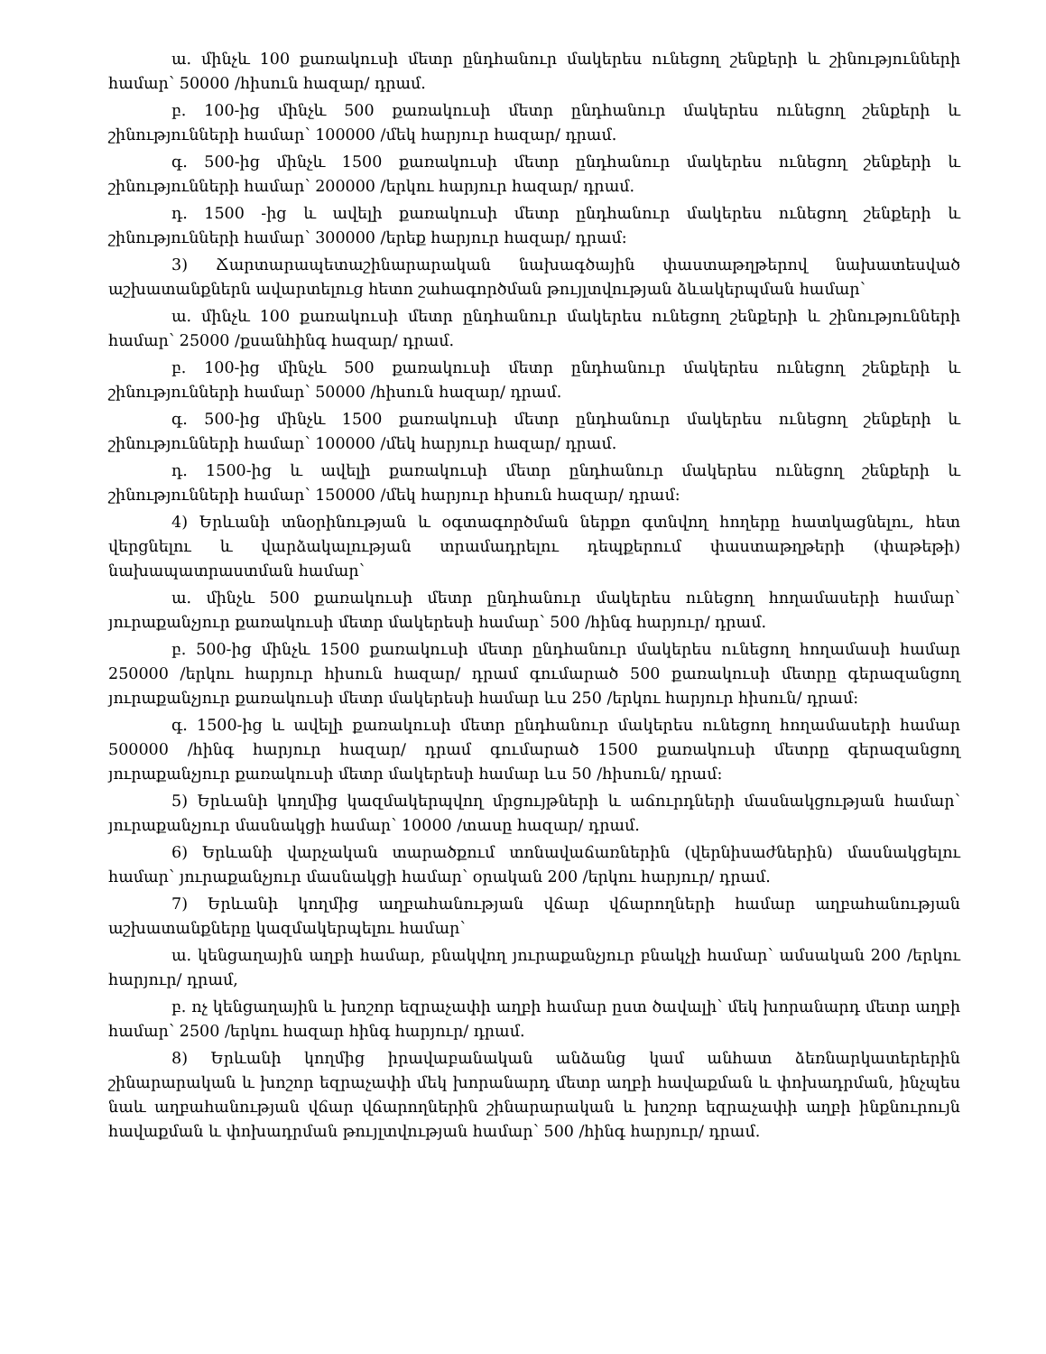ա. մինչև 100 քառակուսի մետր ընդհանուր մակերես ունեցող շենքերի և շինությունների համար՝ 50000 /հիսուն հազար/ դրամ.
բ. 100-ից մինչև 500 քառակուսի մետր ընդհանուր մակերես ունեցող շենքերի և շինությունների համար՝ 100000 /մեկ հարյուր հազար/ դրամ.
գ. 500-ից մինչև 1500 քառակուսի մետր ընդհանուր մակերես ունեցող շենքերի և շինությունների համար՝ 200000 /երկու հարյուր հազար/ դրամ.
դ. 1500 -ից և ավելի քառակուսի մետր ընդհանուր մակերես ունեցող շենքերի և շինությունների համար՝ 300000 /երեք հարյուր հազար/ դրամ:
3) Ճարտարապետաշինարարական նախագծային փաստաթղթերով նախատեսված աշխատանքներն ավարտելուց հետո շահագործման թույլտվության ձևակերպման համար՝
ա. մինչև 100 քառակուսի մետր ընդհանուր մակերես ունեցող շենքերի և շինությունների համար՝ 25000 /քսանհինգ հազար/ դրամ.
բ. 100-ից մինչև 500 քառակուսի մետր ընդհանուր մակերես ունեցող շենքերի և շինությունների համար՝ 50000 /հիսուն հազար/ դրամ.
գ. 500-ից մինչև 1500 քառակուսի մետր ընդհանուր մակերես ունեցող շենքերի և շինությունների համար՝ 100000 /մեկ հարյուր հազար/ դրամ.
դ. 1500-ից և ավելի քառակուսի մետր ընդհանուր մակերես ունեցող շենքերի և շինությունների համար՝ 150000 /մեկ հարյուր հիսուն հազար/ դրամ:
4) Երևանի տնօրինության և օգտագործման ներքո գտնվող հողերը հատկացնելու, հետ վերցնելու և վարձակալության տրամադրելու դեպքերում փաստաթղթերի (փաթեթի) նախապատրաստման համար՝
ա. մինչև 500 քառակուսի մետր ընդհանուր մակերես ունեցող հողամասերի համար՝ յուրաքանչյուր քառակուսի մետր մակերեսի համար՝ 500 /հինգ հարյուր/ դրամ.
բ. 500-ից մինչև 1500 քառակուսի մետր ընդհանուր մակերես ունեցող հողամասի համար 250000 /երկու հարյուր հիսուն հազար/ դրամ գումարած 500 քառակուսի մետրը գերազանցող յուրաքանչյուր քառակուսի մետր մակերեսի համար ևս 250 /երկու հարյուր հիսուն/ դրամ:
գ. 1500-ից և ավելի քառակուսի մետր ընդհանուր մակերես ունեցող հողամասերի համար 500000 /հինգ հարյուր հազար/ դրամ գումարած 1500 քառակուսի մետրը գերազանցող յուրաքանչյուր քառակուսի մետր մակերեսի համար ևս 50 /հիսուն/ դրամ:
5) Երևանի կողմից կազմակերպվող մրցույթների և աճուրդների մասնակցության համար՝ յուրաքանչյուր մասնակցի համար՝ 10000 /տասը հազար/ դրամ.
6) Երևանի վարչական տարածքում տոնավաճառներին (վերնիսաժներին) մասնակցելու համար՝ յուրաքանչյուր մասնակցի համար՝ օրական 200 /երկու հարյուր/ դրամ.
7) Երևանի կողմից աղբահանության վճար վճարողների համար աղբահանության աշխատանքները կազմակերպելու համար՝
ա. կենցաղային աղբի համար, բնակվող յուրաքանչյուր բնակչի համար՝ ամսական 200 /երկու հարյուր/ դրամ,
բ. ոչ կենցաղային և խոշոր եզրաչափի աղբի համար ըստ ծավալի՝ մեկ խորանարդ մետր աղբի համար՝ 2500 /երկու հազար հինգ հարյուր/ դրամ.
8) Երևանի կողմից իրավաբանական անձանց կամ անհատ ձեռնարկատերերին շինարարական և խոշոր եզրաչափի մեկ խորանարդ մետր աղբի հավաքման և փոխադրման, ինչպես նաև աղբահանության վճար վճարողներին շինարարական և խոշոր եզրաչափի աղբի ինքնուրույն հավաքման և փոխադրման թույլտվության համար՝ 500 /հինգ հարյուր/ դրամ.